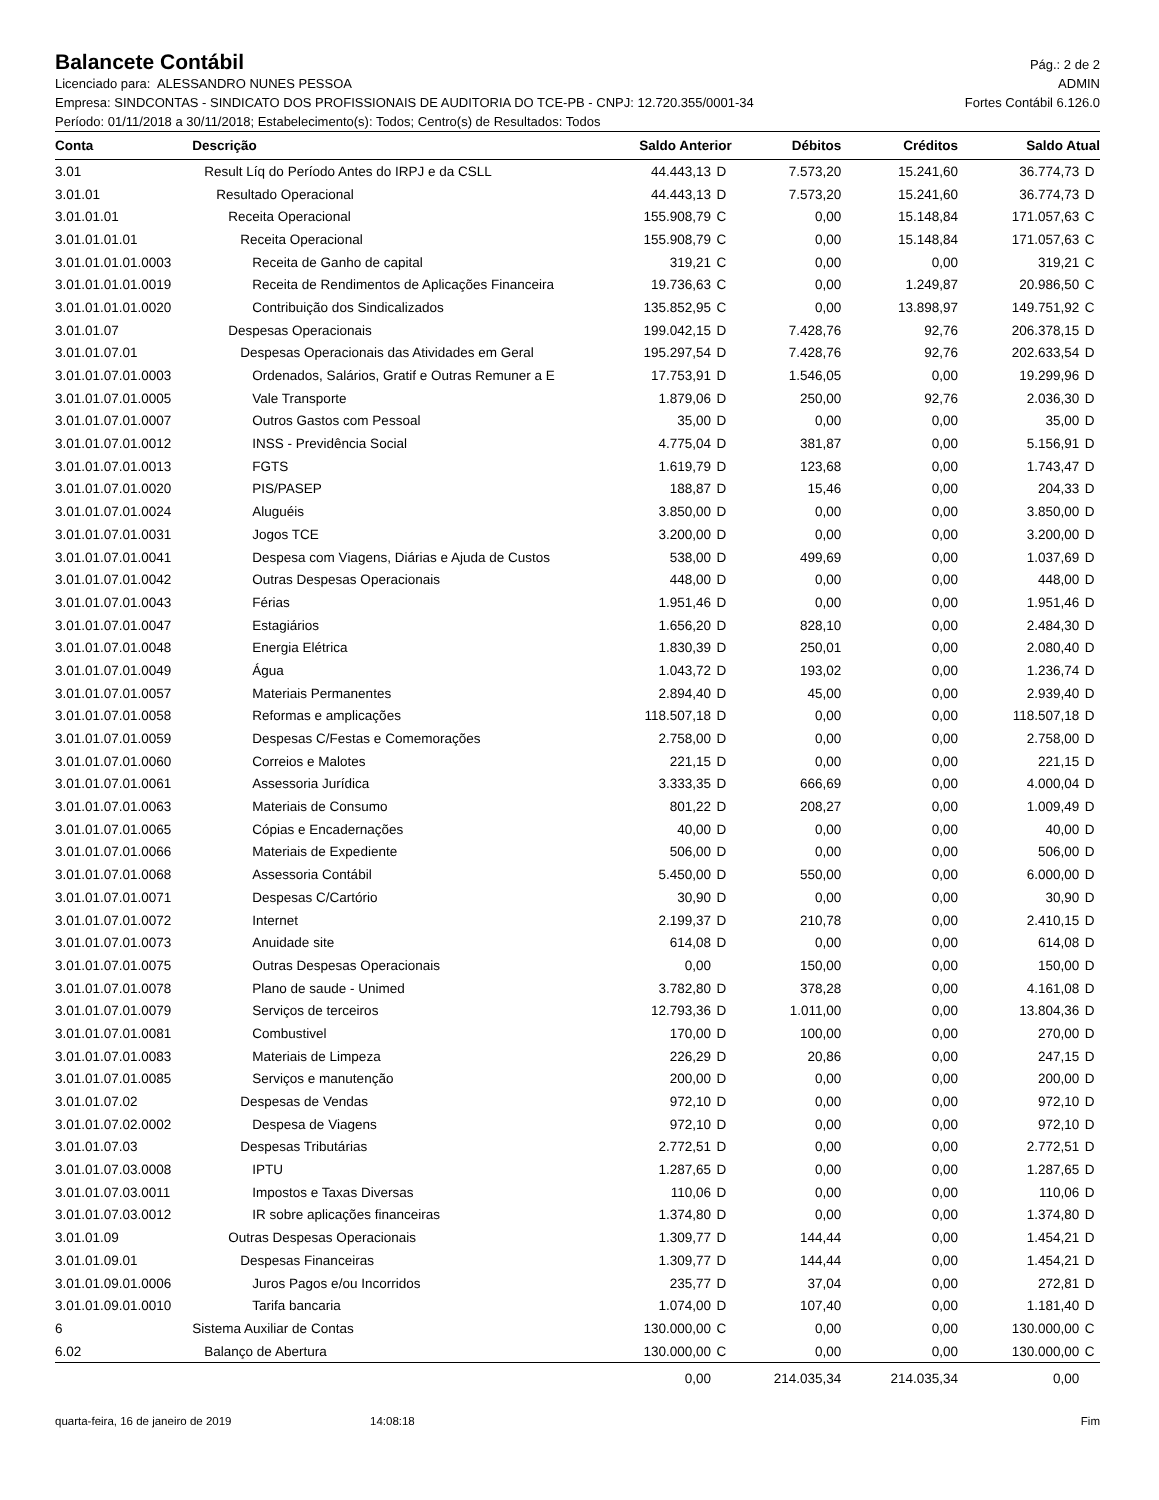Balancete Contábil
Pág.: 2 de 2
Licenciado para: ALESSANDRO NUNES PESSOA ADMIN
Empresa: SINDCONTAS - SINDICATO DOS PROFISSIONAIS DE AUDITORIA DO TCE-PB - CNPJ: 12.720.355/0001-34 Fortes Contábil 6.126.0
Período: 01/11/2018 a 30/11/2018; Estabelecimento(s): Todos; Centro(s) de Resultados: Todos
| Conta | Descrição | Saldo Anterior | | Débitos | Créditos | Saldo Atual | |
| --- | --- | --- | --- | --- | --- | --- | --- |
| 3.01 | Result Líq do Período Antes do IRPJ e da CSLL | 44.443,13 | D | 7.573,20 | 15.241,60 | 36.774,73 | D |
| 3.01.01 | Resultado Operacional | 44.443,13 | D | 7.573,20 | 15.241,60 | 36.774,73 | D |
| 3.01.01.01 | Receita Operacional | 155.908,79 | C | 0,00 | 15.148,84 | 171.057,63 | C |
| 3.01.01.01.01 | Receita Operacional | 155.908,79 | C | 0,00 | 15.148,84 | 171.057,63 | C |
| 3.01.01.01.01.0003 | Receita de Ganho de capital | 319,21 | C | 0,00 | 0,00 | 319,21 | C |
| 3.01.01.01.01.0019 | Receita de Rendimentos de Aplicações Financeira | 19.736,63 | C | 0,00 | 1.249,87 | 20.986,50 | C |
| 3.01.01.01.01.0020 | Contribuição dos Sindicalizados | 135.852,95 | C | 0,00 | 13.898,97 | 149.751,92 | C |
| 3.01.01.07 | Despesas Operacionais | 199.042,15 | D | 7.428,76 | 92,76 | 206.378,15 | D |
| 3.01.01.07.01 | Despesas Operacionais das Atividades em Geral | 195.297,54 | D | 7.428,76 | 92,76 | 202.633,54 | D |
| 3.01.01.07.01.0003 | Ordenados, Salários, Gratif e Outras Remuner a E | 17.753,91 | D | 1.546,05 | 0,00 | 19.299,96 | D |
| 3.01.01.07.01.0005 | Vale Transporte | 1.879,06 | D | 250,00 | 92,76 | 2.036,30 | D |
| 3.01.01.07.01.0007 | Outros Gastos com Pessoal | 35,00 | D | 0,00 | 0,00 | 35,00 | D |
| 3.01.01.07.01.0012 | INSS - Previdência Social | 4.775,04 | D | 381,87 | 0,00 | 5.156,91 | D |
| 3.01.01.07.01.0013 | FGTS | 1.619,79 | D | 123,68 | 0,00 | 1.743,47 | D |
| 3.01.01.07.01.0020 | PIS/PASEP | 188,87 | D | 15,46 | 0,00 | 204,33 | D |
| 3.01.01.07.01.0024 | Aluguéis | 3.850,00 | D | 0,00 | 0,00 | 3.850,00 | D |
| 3.01.01.07.01.0031 | Jogos TCE | 3.200,00 | D | 0,00 | 0,00 | 3.200,00 | D |
| 3.01.01.07.01.0041 | Despesa com Viagens, Diárias e Ajuda de Custos | 538,00 | D | 499,69 | 0,00 | 1.037,69 | D |
| 3.01.01.07.01.0042 | Outras Despesas Operacionais | 448,00 | D | 0,00 | 0,00 | 448,00 | D |
| 3.01.01.07.01.0043 | Férias | 1.951,46 | D | 0,00 | 0,00 | 1.951,46 | D |
| 3.01.01.07.01.0047 | Estagiários | 1.656,20 | D | 828,10 | 0,00 | 2.484,30 | D |
| 3.01.01.07.01.0048 | Energia Elétrica | 1.830,39 | D | 250,01 | 0,00 | 2.080,40 | D |
| 3.01.01.07.01.0049 | Água | 1.043,72 | D | 193,02 | 0,00 | 1.236,74 | D |
| 3.01.01.07.01.0057 | Materiais Permanentes | 2.894,40 | D | 45,00 | 0,00 | 2.939,40 | D |
| 3.01.01.07.01.0058 | Reformas e amplicações | 118.507,18 | D | 0,00 | 0,00 | 118.507,18 | D |
| 3.01.01.07.01.0059 | Despesas C/Festas e Comemorações | 2.758,00 | D | 0,00 | 0,00 | 2.758,00 | D |
| 3.01.01.07.01.0060 | Correios e Malotes | 221,15 | D | 0,00 | 0,00 | 221,15 | D |
| 3.01.01.07.01.0061 | Assessoria Jurídica | 3.333,35 | D | 666,69 | 0,00 | 4.000,04 | D |
| 3.01.01.07.01.0063 | Materiais de Consumo | 801,22 | D | 208,27 | 0,00 | 1.009,49 | D |
| 3.01.01.07.01.0065 | Cópias e Encadernações | 40,00 | D | 0,00 | 0,00 | 40,00 | D |
| 3.01.01.07.01.0066 | Materiais de Expediente | 506,00 | D | 0,00 | 0,00 | 506,00 | D |
| 3.01.01.07.01.0068 | Assessoria Contábil | 5.450,00 | D | 550,00 | 0,00 | 6.000,00 | D |
| 3.01.01.07.01.0071 | Despesas C/Cartório | 30,90 | D | 0,00 | 0,00 | 30,90 | D |
| 3.01.01.07.01.0072 | Internet | 2.199,37 | D | 210,78 | 0,00 | 2.410,15 | D |
| 3.01.01.07.01.0073 | Anuidade site | 614,08 | D | 0,00 | 0,00 | 614,08 | D |
| 3.01.01.07.01.0075 | Outras Despesas Operacionais | 0,00 | | 150,00 | 0,00 | 150,00 | D |
| 3.01.01.07.01.0078 | Plano de saude - Unimed | 3.782,80 | D | 378,28 | 0,00 | 4.161,08 | D |
| 3.01.01.07.01.0079 | Serviços de terceiros | 12.793,36 | D | 1.011,00 | 0,00 | 13.804,36 | D |
| 3.01.01.07.01.0081 | Combustivel | 170,00 | D | 100,00 | 0,00 | 270,00 | D |
| 3.01.01.07.01.0083 | Materiais de Limpeza | 226,29 | D | 20,86 | 0,00 | 247,15 | D |
| 3.01.01.07.01.0085 | Serviços e manutenção | 200,00 | D | 0,00 | 0,00 | 200,00 | D |
| 3.01.01.07.02 | Despesas de Vendas | 972,10 | D | 0,00 | 0,00 | 972,10 | D |
| 3.01.01.07.02.0002 | Despesa de Viagens | 972,10 | D | 0,00 | 0,00 | 972,10 | D |
| 3.01.01.07.03 | Despesas Tributárias | 2.772,51 | D | 0,00 | 0,00 | 2.772,51 | D |
| 3.01.01.07.03.0008 | IPTU | 1.287,65 | D | 0,00 | 0,00 | 1.287,65 | D |
| 3.01.01.07.03.0011 | Impostos e Taxas Diversas | 110,06 | D | 0,00 | 0,00 | 110,06 | D |
| 3.01.01.07.03.0012 | IR sobre aplicações financeiras | 1.374,80 | D | 0,00 | 0,00 | 1.374,80 | D |
| 3.01.01.09 | Outras Despesas Operacionais | 1.309,77 | D | 144,44 | 0,00 | 1.454,21 | D |
| 3.01.01.09.01 | Despesas Financeiras | 1.309,77 | D | 144,44 | 0,00 | 1.454,21 | D |
| 3.01.01.09.01.0006 | Juros Pagos e/ou Incorridos | 235,77 | D | 37,04 | 0,00 | 272,81 | D |
| 3.01.01.09.01.0010 | Tarifa bancaria | 1.074,00 | D | 107,40 | 0,00 | 1.181,40 | D |
| 6 | Sistema Auxiliar de Contas | 130.000,00 | C | 0,00 | 0,00 | 130.000,00 | C |
| 6.02 | Balanço de Abertura | 130.000,00 | C | 0,00 | 0,00 | 130.000,00 | C |
| | | 0,00 | | 214.035,34 | 214.035,34 | 0,00 | |
quarta-feira, 16 de janeiro de 2019 14:08:18 Fim